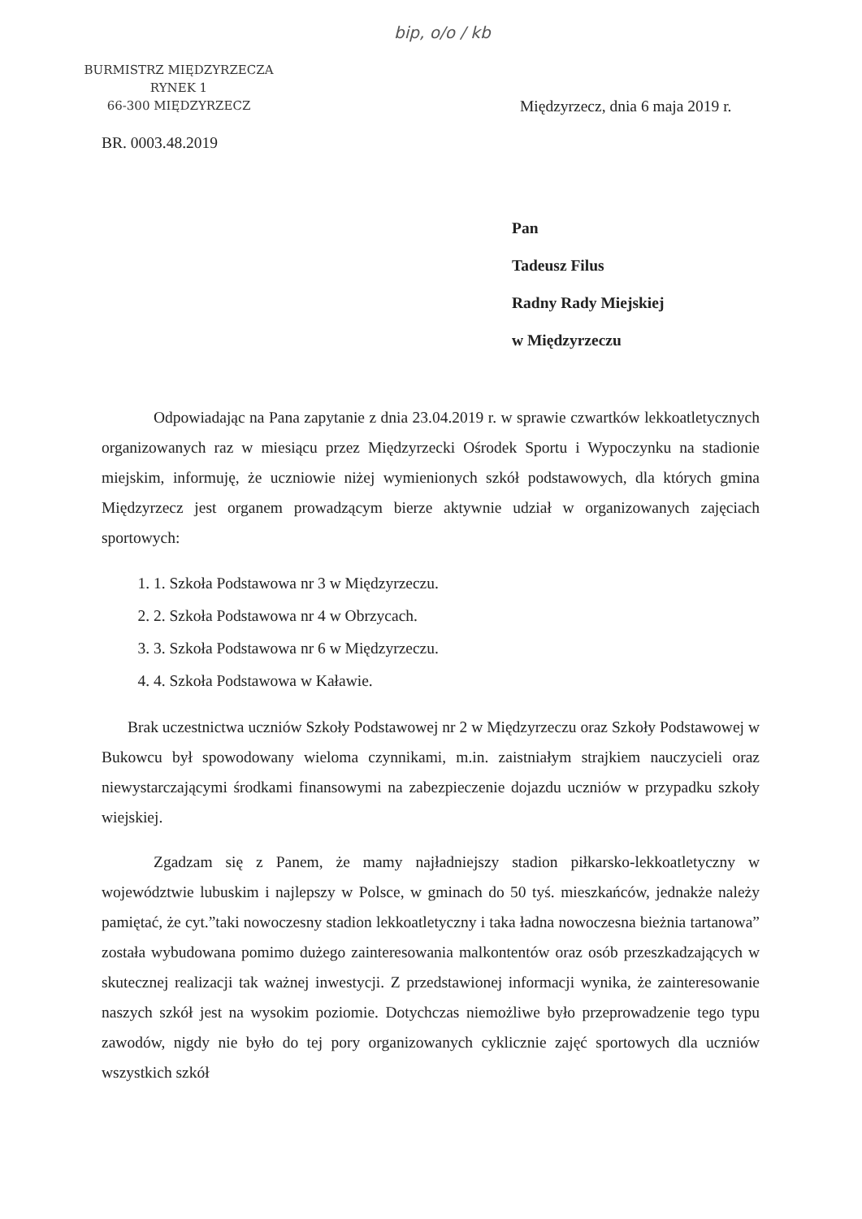bip, o/o / kb
BURMISTRZ MIĘDZYRZECZA
RYNEK 1
66-300 MIĘDZYRZECZ
Międzyrzecz, dnia 6 maja 2019 r.
BR. 0003.48.2019
Pan
Tadeusz Filus
Radny Rady Miejskiej
w Międzyrzeczu
Odpowiadając na Pana zapytanie z dnia 23.04.2019 r. w sprawie czwartków lekkoatletycznych organizowanych raz w miesiącu przez Międzyrzecki Ośrodek Sportu i Wypoczynku na stadionie miejskim, informuję, że uczniowie niżej wymienionych szkół podstawowych, dla których gmina Międzyrzecz jest organem prowadzącym bierze aktywnie udział w organizowanych zajęciach sportowych:
1. 1. Szkoła Podstawowa nr 3 w Międzyrzeczu.
2. 2. Szkoła Podstawowa nr 4 w Obrzycach.
3. 3. Szkoła Podstawowa nr 6 w Międzyrzeczu.
4. 4. Szkoła Podstawowa w Kaławie.
Brak uczestnictwa uczniów Szkoły Podstawowej nr 2 w Międzyrzeczu oraz Szkoły Podstawowej w Bukowcu był spowodowany wieloma czynnikami, m.in. zaistniałym strajkiem nauczycieli oraz niewystarczającymi środkami finansowymi na zabezpieczenie dojazdu uczniów w przypadku szkoły wiejskiej.
Zgadzam się z Panem, że mamy najładniejszy stadion piłkarsko-lekkoatletyczny w województwie lubuskim i najlepszy w Polsce, w gminach do 50 tyś. mieszkańców, jednakże należy pamiętać, że cyt.”taki nowoczesny stadion lekkoatletyczny i taka ładna nowoczesna bieżnia tartanowa” została wybudowana pomimo dużego zainteresowania malkontentów oraz osób przeszkadzających w skutecznej realizacji tak ważnej inwestycji. Z przedstawionej informacji wynika, że zainteresowanie naszych szkół jest na wysokim poziomie. Dotychczas niemożliwe było przeprowadzenie tego typu zawodów, nigdy nie było do tej pory organizowanych cyklicznie zajęć sportowych dla uczniów wszystkich szkół